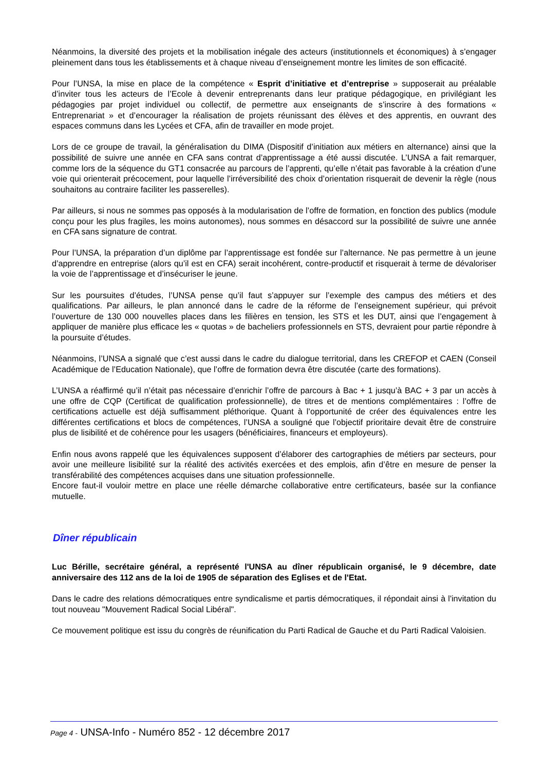Néanmoins, la diversité des projets et la mobilisation inégale des acteurs (institutionnels et économiques) à s’engager pleinement dans tous les établissements et à chaque niveau d’enseignement montre les limites de son efficacité.
Pour l’UNSA, la mise en place de la compétence « Esprit d’initiative et d’entreprise » supposerait au préalable d’inviter tous les acteurs de l’Ecole à devenir entreprenants dans leur pratique pédagogique, en privilégiant les pédagogies par projet individuel ou collectif, de permettre aux enseignants de s’inscrire à des formations « Entreprenariat » et d’encourager la réalisation de projets réunissant des élèves et des apprentis, en ouvrant des espaces communs dans les Lycées et CFA, afin de travailler en mode projet.
Lors de ce groupe de travail, la généralisation du DIMA (Dispositif d’initiation aux métiers en alternance) ainsi que la possibilité de suivre une année en CFA sans contrat d’apprentissage a été aussi discutée. L’UNSA a fait remarquer, comme lors de la séquence du GT1 consacrée au parcours de l’apprenti, qu’elle n’était pas favorable à la création d’une voie qui orienterait précocement, pour laquelle l’irréversibilité des choix d’orientation risquerait de devenir la règle (nous souhaitons au contraire faciliter les passerelles).
Par ailleurs, si nous ne sommes pas opposés à la modularisation de l’offre de formation, en fonction des publics (module conçu pour les plus fragiles, les moins autonomes), nous sommes en désaccord sur la possibilité de suivre une année en CFA sans signature de contrat.
Pour l’UNSA, la préparation d’un diplôme par l’apprentissage est fondée sur l’alternance. Ne pas permettre à un jeune d’apprendre en entreprise (alors qu’il est en CFA) serait incohérent, contre-productif et risquerait à terme de dévaloriser la voie de l’apprentissage et d’insécuriser le jeune.
Sur les poursuites d’études, l’UNSA pense qu’il faut s’appuyer sur l’exemple des campus des métiers et des qualifications. Par ailleurs, le plan annoncé dans le cadre de la réforme de l’enseignement supérieur, qui prévoit l’ouverture de 130 000 nouvelles places dans les filières en tension, les STS et les DUT, ainsi que l’engagement à appliquer de manière plus efficace les « quotas » de bacheliers professionnels en STS, devraient pour partie répondre à la poursuite d’études.
Néanmoins, l’UNSA a signalé que c’est aussi dans le cadre du dialogue territorial, dans les CREFOP et CAEN (Conseil Académique de l’Education Nationale), que l’offre de formation devra être discutée (carte des formations).
L’UNSA a réaffirmé qu’il n’était pas nécessaire d’enrichir l’offre de parcours à Bac + 1 jusqu’à BAC + 3 par un accès à une offre de CQP (Certificat de qualification professionnelle), de titres et de mentions complémentaires : l’offre de certifications actuelle est déjà suffisamment pléthorique. Quant à l’opportunité de créer des équivalences entre les différentes certifications et blocs de compétences, l’UNSA a souligné que l’objectif prioritaire devait être de construire plus de lisibilité et de cohérence pour les usagers (bénéficiaires, financeurs et employeurs).
Enfin nous avons rappelé que les équivalences supposent d’élaborer des cartographies de métiers par secteurs, pour avoir une meilleure lisibilité sur la réalité des activités exercées et des emplois, afin d’être en mesure de penser la transférabilité des compétences acquises dans une situation professionnelle.
Encore faut-il vouloir mettre en place une réelle démarche collaborative entre certificateurs, basée sur la confiance mutuelle.
Dîner républicain
Luc Bérille, secrétaire général, a représenté l'UNSA au dîner républicain organisé, le 9 décembre, date anniversaire des 112 ans de la loi de 1905 de séparation des Eglises et de l'Etat.
Dans le cadre des relations démocratiques entre syndicalisme et partis démocratiques, il répondait ainsi à l'invitation du tout nouveau "Mouvement Radical Social Libéral".
Ce mouvement politique est issu du congrès de réunification du Parti Radical de Gauche et du Parti Radical Valoisien.
Page 4 - UNSA-Info - Numéro 852 - 12 décembre 2017